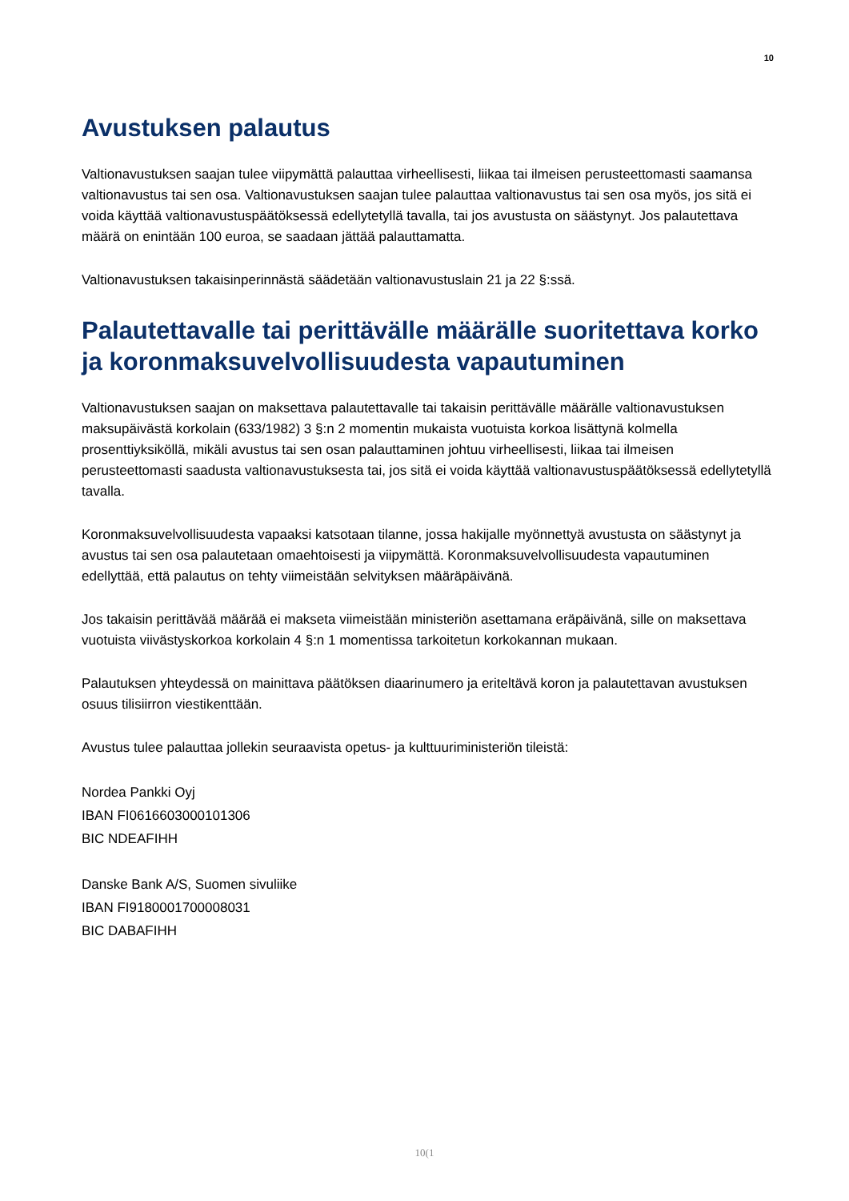10
Avustuksen palautus
Valtionavustuksen saajan tulee viipymättä palauttaa virheellisesti, liikaa tai ilmeisen perusteettomasti saamansa valtionavustus tai sen osa. Valtionavustuksen saajan tulee palauttaa valtionavustus tai sen osa myös, jos sitä ei voida käyttää valtionavustuspäätöksessä edellytetyllä tavalla, tai jos avustusta on säästynyt. Jos palautettava määrä on enintään 100 euroa, se saadaan jättää palauttamatta.
Valtionavustuksen takaisinperinnästä säädetään valtionavustuslain 21 ja 22 §:ssä.
Palautettavalle tai perittävälle määrälle suoritettava korko ja koronmaksuvelvollisuudesta vapautuminen
Valtionavustuksen saajan on maksettava palautettavalle tai takaisin perittävälle määrälle valtionavustuksen maksupäivästä korkolain (633/1982) 3 §:n 2 momentin mukaista vuotuista korkoa lisättynä kolmella prosenttiyksiköllä, mikäli avustus tai sen osan palauttaminen johtuu virheellisesti, liikaa tai ilmeisen perusteettomasti saadusta valtionavustuksesta tai, jos sitä ei voida käyttää valtionavustuspäätöksessä edellytetyllä tavalla.
Koronmaksuvelvollisuudesta vapaaksi katsotaan tilanne, jossa hakijalle myönnettyä avustusta on säästynyt ja avustus tai sen osa palautetaan omaehtoisesti ja viipymättä. Koronmaksuvelvollisuudesta vapautuminen edellyttää, että palautus on tehty viimeistään selvityksen määräpäivänä.
Jos takaisin perittävää määrää ei makseta viimeistään ministeriön asettamana eräpäivänä, sille on maksettava vuotuista viivästyskorkoa korkolain 4 §:n 1 momentissa tarkoitetun korkokannan mukaan.
Palautuksen yhteydessä on mainittava päätöksen diaarinumero ja eriteltävä koron ja palautettavan avustuksen osuus tilisiirron viestikenttään.
Avustus tulee palauttaa jollekin seuraavista opetus- ja kulttuuriministeriön tileistä:
Nordea Pankki Oyj
IBAN FI0616603000101306
BIC NDEAFIHH
Danske Bank A/S, Suomen sivuliike
IBAN FI9180001700008031
BIC DABAFIHH
10(1